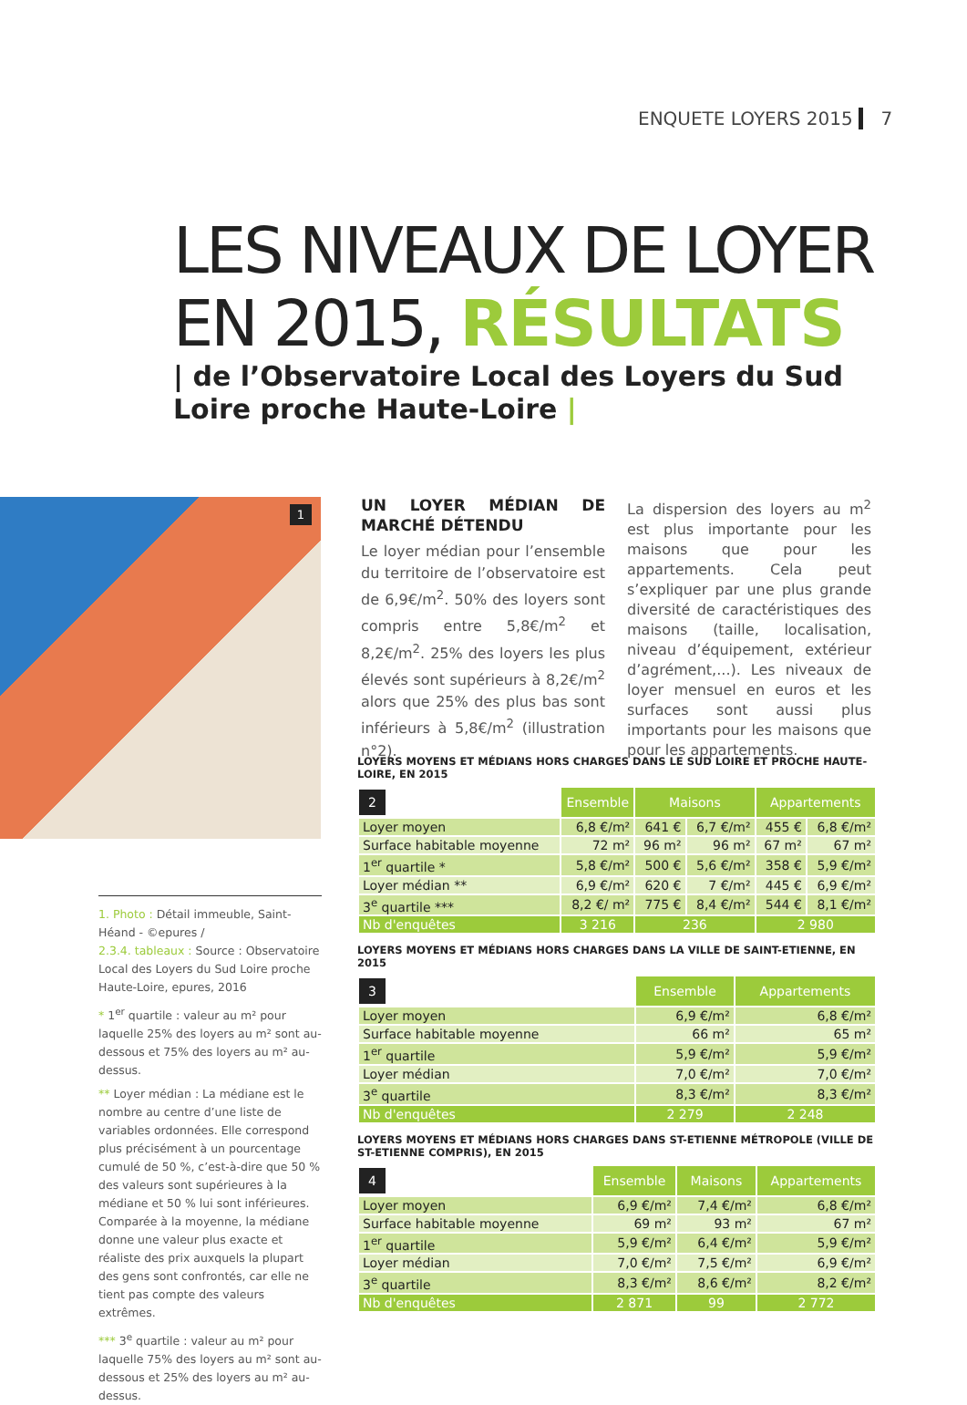ENQUETE LOYERS 2015 7
LES NIVEAUX DE LOYER
EN 2015, RÉSULTATS
| de l’Observatoire Local des Loyers du Sud Loire proche Haute-Loire |
1
UN LOYER MÉDIAN DE MARCHÉ DÉTENDU
Le loyer médian pour l’ensemble du territoire de l’observatoire est de 6,9€/m<sup>2</sup>. 50% des loyers sont compris entre 5,8€/m<sup>2</sup> et 8,2€/m<sup>2</sup>. 25% des loyers les plus élevés sont supérieurs à 8,2€/m<sup>2</sup> alors que 25% des plus bas sont inférieurs à 5,8€/m<sup>2</sup> (illustration n°2).
La dispersion des loyers au m<sup>2</sup> est plus importante pour les maisons que pour les appartements. Cela peut s’expliquer par une plus grande diversité de caractéristiques des maisons (taille, localisation, niveau d’équipement, extérieur d’agrément,...). Les niveaux de loyer mensuel en euros et les surfaces sont aussi plus importants pour les maisons que pour les appartements.
1. Photo : Détail immeuble, Saint-Héand - ©epures /
2.3.4. tableaux : Source : Observatoire Local des Loyers du Sud Loire proche Haute-Loire, epures, 2016
* 1<sup>er</sup> quartile : valeur au m² pour laquelle 25% des loyers au m² sont au-dessous et 75% des loyers au m² au-dessus.
** Loyer médian : La médiane est le nombre au centre d’une liste de variables ordonnées. Elle correspond plus précisément à un pourcentage cumulé de 50 %, c’est-à-dire que 50 % des valeurs sont supérieures à la médiane et 50 % lui sont inférieures. Comparée à la moyenne, la médiane donne une valeur plus exacte et réaliste des prix auxquels la plupart des gens sont confrontés, car elle ne tient pas compte des valeurs extrêmes.
*** 3<sup>e</sup> quartile : valeur au m² pour laquelle 75% des loyers au m² sont au-dessous et 25% des loyers au m² au-dessus.
LOYERS MOYENS ET MÉDIANS HORS CHARGES DANS LE SUD LOIRE ET PROCHE HAUTE-LOIRE, EN 2015
| 2 | Ensemble | Maisons | | Appartements | |
| --- | --- | --- | --- | --- | --- |
| Loyer moyen | 6,8 €/m² | 641 € | 6,7 €/m² | 455 € | 6,8 €/m² |
| Surface habitable moyenne | 72 m² | 96 m² | 96 m² | 67 m² | 67 m² |
| 1<sup>er</sup> quartile * | 5,8 €/m² | 500 € | 5,6 €/m² | 358 € | 5,9 €/m² |
| Loyer médian ** | 6,9 €/m² | 620 € | 7 €/m² | 445 € | 6,9 €/m² |
| 3<sup>e</sup> quartile *** | 8,2 €/ m² | 775 € | 8,4 €/m² | 544 € | 8,1 €/m² |
| Nb d'enquêtes | 3 216 | 236 | | 2 980 | |
LOYERS MOYENS ET MÉDIANS HORS CHARGES DANS LA VILLE DE SAINT-ETIENNE, EN 2015
| 3 | Ensemble | Appartements |
| --- | --- | --- |
| Loyer moyen | 6,9 €/m² | 6,8 €/m² |
| Surface habitable moyenne | 66 m² | 65 m² |
| 1<sup>er</sup> quartile | 5,9 €/m² | 5,9 €/m² |
| Loyer médian | 7,0 €/m² | 7,0 €/m² |
| 3<sup>e</sup> quartile | 8,3 €/m² | 8,3 €/m² |
| Nb d'enquêtes | 2 279 | 2 248 |
LOYERS MOYENS ET MÉDIANS HORS CHARGES DANS ST-ETIENNE MÉTROPOLE (VILLE DE ST-ETIENNE COMPRIS), EN 2015
| 4 | Ensemble | Maisons | Appartements |
| --- | --- | --- | --- |
| Loyer moyen | 6,9 €/m² | 7,4 €/m² | 6,8 €/m² |
| Surface habitable moyenne | 69 m² | 93 m² | 67 m² |
| 1<sup>er</sup> quartile | 5,9 €/m² | 6,4 €/m² | 5,9 €/m² |
| Loyer médian | 7,0 €/m² | 7,5 €/m² | 6,9 €/m² |
| 3<sup>e</sup> quartile | 8,3 €/m² | 8,6 €/m² | 8,2 €/m² |
| Nb d'enquêtes | 2 871 | 99 | 2 772 |